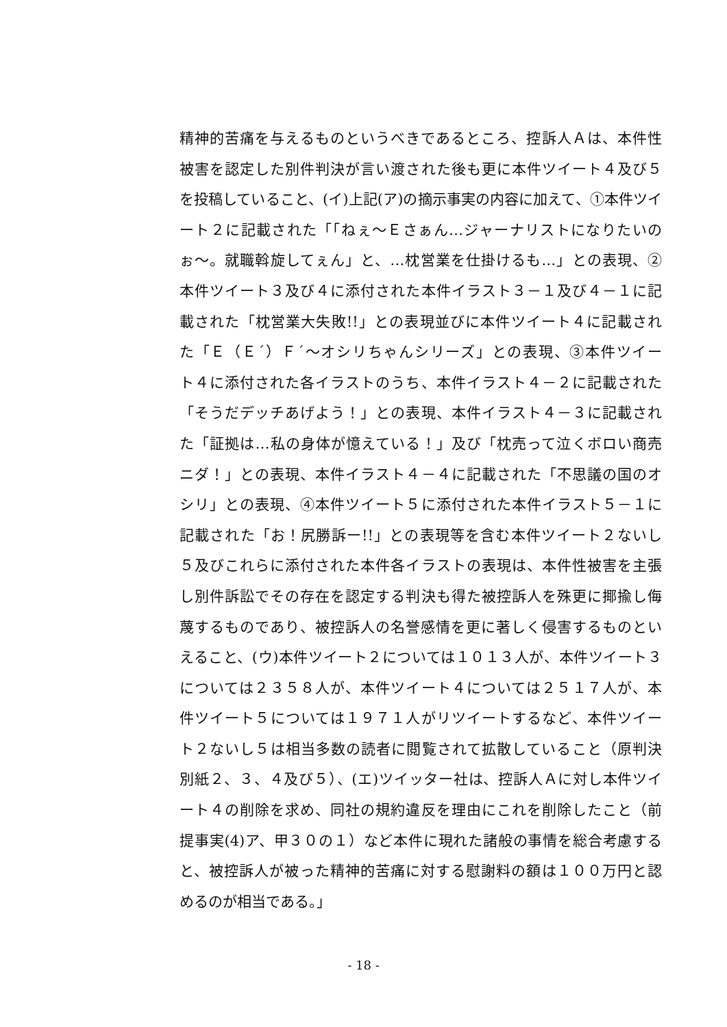精神的苦痛を与えるものというべきであるところ、控訴人Ａは、本件性
被害を認定した別件判決が言い渡された後も更に本件ツイート４及び５
を投稿していること、(イ)上記(ア)の摘示事実の内容に加えて、①本件ツイ
ート２に記載された「「ねぇ～Ｅさぁん…ジャーナリストになりたいの
ぉ～。就職斡旋してぇん」と、…枕営業を仕掛けるも…」との表現、②
本件ツイート３及び４に添付された本件イラスト３－１及び４－１に記
載された「枕営業大失敗!!」との表現並びに本件ツイート４に記載され
た「Ｅ（Ｅ´）Ｆ´～オシリちゃんシリーズ」との表現、③本件ツイー
ト４に添付された各イラストのうち、本件イラスト４－２に記載された
「そうだデッチあげよう！」との表現、本件イラスト４－３に記載され
た「証拠は…私の身体が憶えている！」及び「枕売って泣くボロい商売
ニダ！」との表現、本件イラスト４－４に記載された「不思議の国のオ
シリ」との表現、④本件ツイート５に添付された本件イラスト５－１に
記載された「お！尻勝訴ー!!」との表現等を含む本件ツイート２ないし
５及びこれらに添付された本件各イラストの表現は、本件性被害を主張
し別件訴訟でその存在を認定する判決も得た被控訴人を殊更に揶揄し侮
蔑するものであり、被控訴人の名誉感情を更に著しく侵害するものとい
えること、(ウ)本件ツイート２については１０１３人が、本件ツイート３
については２３５８人が、本件ツイート４については２５１７人が、本
件ツイート５については１９７１人がリツイートするなど、本件ツイー
ト２ないし５は相当多数の読者に閲覧されて拡散していること（原判決
別紙２、３、４及び５）、(エ)ツイッター社は、控訴人Ａに対し本件ツイ
ート４の削除を求め、同社の規約違反を理由にこれを削除したこと（前
提事実(4)ア、甲３０の１）など本件に現れた諸般の事情を総合考慮する
と、被控訴人が被った精神的苦痛に対する慰謝料の額は１００万円と認
めるのが相当である。」
- 18 -